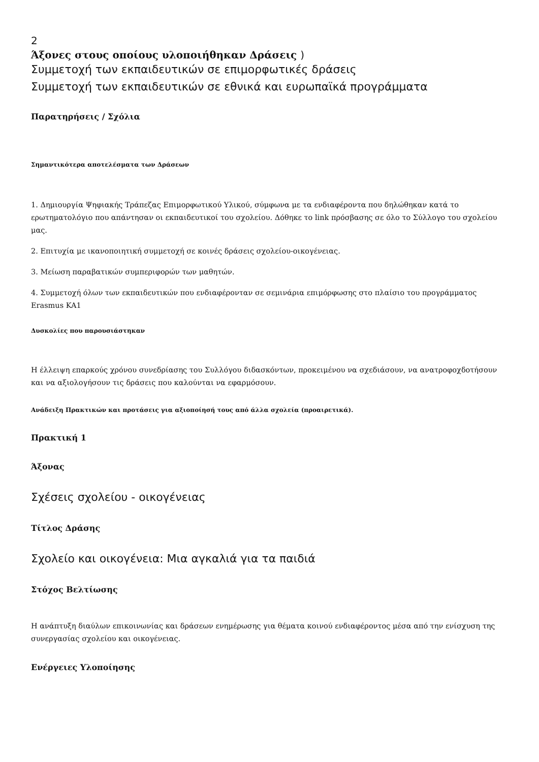2
Άξονες στους οποίους υλοποιήθηκαν Δράσεις )
Συμμετοχή των εκπαιδευτικών σε επιμορφωτικές δράσεις
Συμμετοχή των εκπαιδευτικών σε εθνικά και ευρωπαϊκά προγράμματα
Παρατηρήσεις / Σχόλια
Σημαντικότερα αποτελέσματα των Δράσεων
1. Δημιουργία Ψηφιακής Τράπεζας Επιμορφωτικού Υλικού, σύμφωνα με τα ενδιαφέροντα που δηλώθηκαν κατά το ερωτηματολόγιο που απάντησαν οι εκπαιδευτικοί του σχολείου. Δόθηκε το link πρόσβασης σε όλο το Σύλλογο του σχολείου μας.
2. Επιτυχία με ικανοποιητική συμμετοχή σε κοινές δράσεις σχολείου-οικογένειας.
3. Μείωση παραβατικών συμπεριφορών των μαθητών.
4. Συμμετοχή όλων των εκπαιδευτικών που ενδιαφέρονταν σε σεμινάρια επιμόρφωσης στο πλαίσιο του προγράμματος Erasmus KA1
Δυσκολίες που παρουσιάστηκαν
Η έλλειψη επαρκούς χρόνου συνεδρίασης του Συλλόγου διδασκόντων, προκειμένου να σχεδιάσουν, να ανατροφοχδοτήσουν και να αξιολογήσουν τις δράσεις που καλούνται να εφαρμόσουν.
Ανάδειξη Πρακτικών και προτάσεις για αξιοποίησή τους από άλλα σχολεία (προαιρετικά).
Πρακτική 1
Άξονας
Σχέσεις σχολείου - οικογένειας
Τίτλος Δράσης
Σχολείο και οικογένεια: Μια αγκαλιά για τα παιδιά
Στόχος Βελτίωσης
Η ανάπτυξη διαύλων επικοινωνίας και δράσεων ενημέρωσης για θέματα κοινού ενδιαφέροντος μέσα από την ενίσχυση της συνεργασίας σχολείου και οικογένειας.
Ενέργειες Υλοποίησης